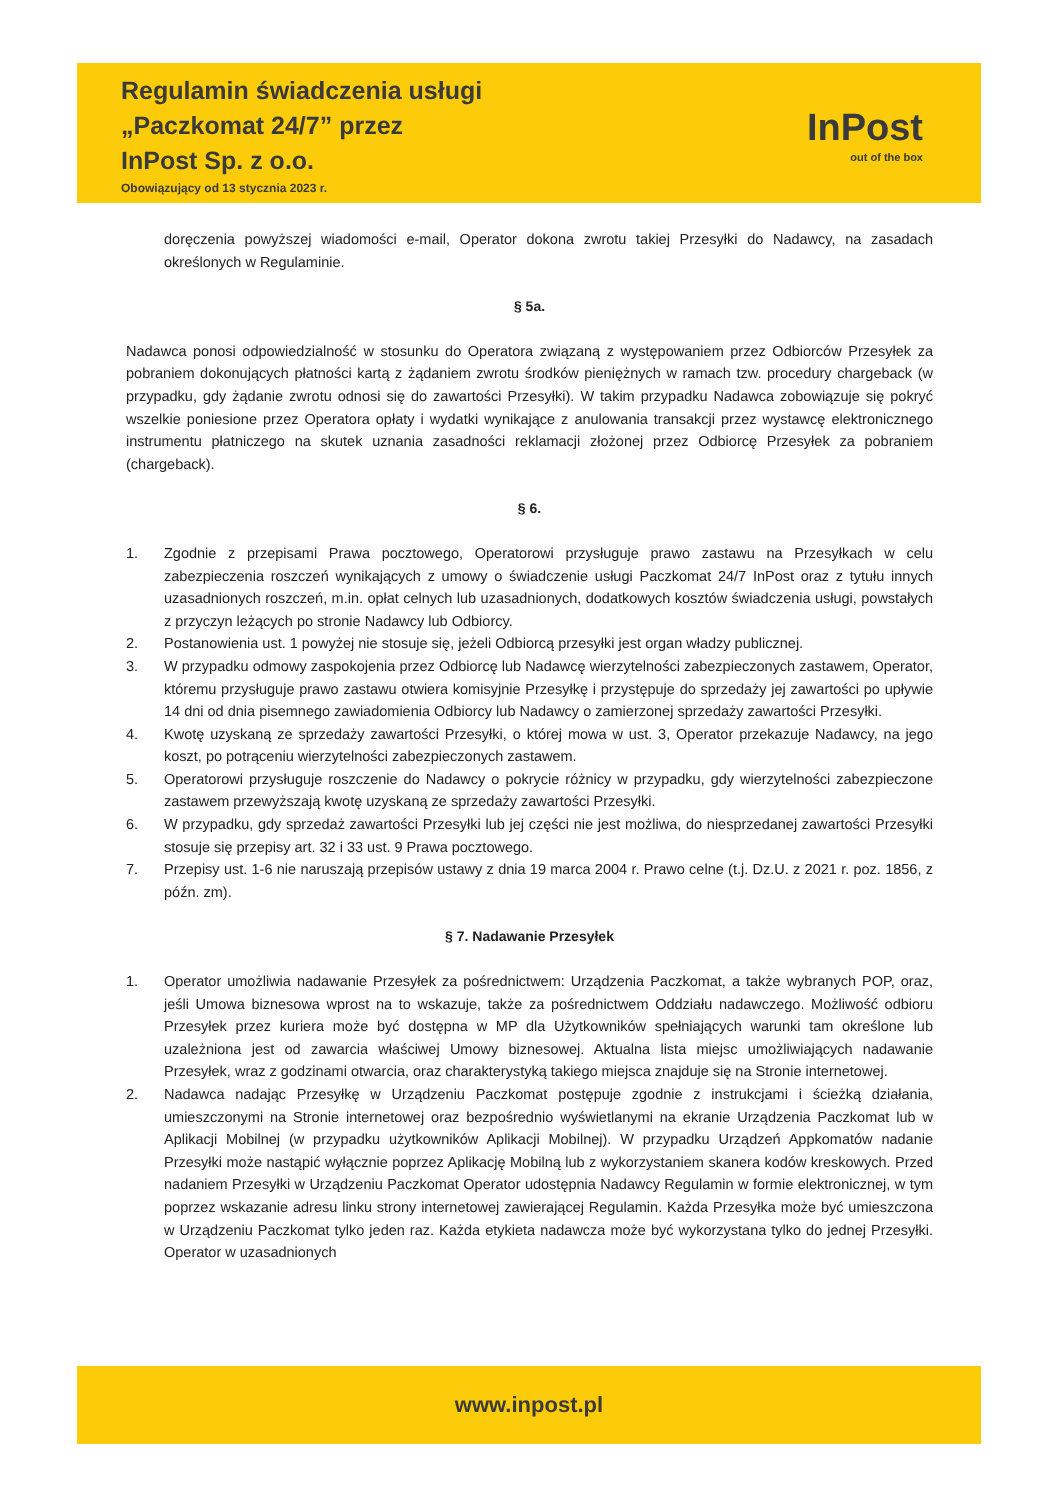Regulamin świadczenia usługi
„Paczkomat 24/7” przez
InPost Sp. z o.o.
Obowiązujący od 13 stycznia 2023 r.
InPost
out of the box
doręczenia powyższej wiadomości e-mail, Operator dokona zwrotu takiej Przesyłki do Nadawcy, na zasadach określonych w Regulaminie.
§ 5a.
Nadawca ponosi odpowiedzialność w stosunku do Operatora związaną z występowaniem przez Odbiorców Przesyłek za pobraniem dokonujących płatności kartą z żądaniem zwrotu środków pieniężnych w ramach tzw. procedury chargeback (w przypadku, gdy żądanie zwrotu odnosi się do zawartości Przesyłki). W takim przypadku Nadawca zobowiązuje się pokryć wszelkie poniesione przez Operatora opłaty i wydatki wynikające z anulowania transakcji przez wystawcę elektronicznego instrumentu płatniczego na skutek uznania zasadności reklamacji złożonej przez Odbiorcę Przesyłek za pobraniem (chargeback).
§ 6.
1. Zgodnie z przepisami Prawa pocztowego, Operatorowi przysługuje prawo zastawu na Przesyłkach w celu zabezpieczenia roszczeń wynikających z umowy o świadczenie usługi Paczkomat 24/7 InPost oraz z tytułu innych uzasadnionych roszczeń, m.in. opłat celnych lub uzasadnionych, dodatkowych kosztów świadczenia usługi, powstałych z przyczyn leżących po stronie Nadawcy lub Odbiorcy.
2. Postanowienia ust. 1 powyżej nie stosuje się, jeżeli Odbiorcą przesyłki jest organ władzy publicznej.
3. W przypadku odmowy zaspokojenia przez Odbiorcę lub Nadawcę wierzytelności zabezpieczonych zastawem, Operator, któremu przysługuje prawo zastawu otwiera komisyjnie Przesyłkę i przystępuje do sprzedaży jej zawartości po upływie 14 dni od dnia pisemnego zawiadomienia Odbiorcy lub Nadawcy o zamierzonej sprzedaży zawartości Przesyłki.
4. Kwotę uzyskaną ze sprzedaży zawartości Przesyłki, o której mowa w ust. 3, Operator przekazuje Nadawcy, na jego koszt, po potrąceniu wierzytelności zabezpieczonych zastawem.
5. Operatorowi przysługuje roszczenie do Nadawcy o pokrycie różnicy w przypadku, gdy wierzytelności zabezpieczone zastawem przewyższają kwotę uzyskaną ze sprzedaży zawartości Przesyłki.
6. W przypadku, gdy sprzedaż zawartości Przesyłki lub jej części nie jest możliwa, do niesprzedanej zawartości Przesyłki stosuje się przepisy art. 32 i 33 ust. 9 Prawa pocztowego.
7. Przepisy ust. 1-6 nie naruszają przepisów ustawy z dnia 19 marca 2004 r. Prawo celne (t.j. Dz.U. z 2021 r. poz. 1856, z późn. zm).
§ 7. Nadawanie Przesyłek
1. Operator umożliwia nadawanie Przesyłek za pośrednictwem: Urządzenia Paczkomat, a także wybranych POP, oraz, jeśli Umowa biznesowa wprost na to wskazuje, także za pośrednictwem Oddziału nadawczego. Możliwość odbioru Przesyłek przez kuriera może być dostępna w MP dla Użytkowników spełniających warunki tam określone lub uzależniona jest od zawarcia właściwej Umowy biznesowej. Aktualna lista miejsc umożliwiających nadawanie Przesyłek, wraz z godzinami otwarcia, oraz charakterystyką takiego miejsca znajduje się na Stronie internetowej.
2. Nadawca nadając Przesyłkę w Urządzeniu Paczkomat postępuje zgodnie z instrukcjami i ścieżką działania, umieszczonymi na Stronie internetowej oraz bezpośrednio wyświetlanymi na ekranie Urządzenia Paczkomat lub w Aplikacji Mobilnej (w przypadku użytkowników Aplikacji Mobilnej). W przypadku Urządzeń Appkomatów nadanie Przesyłki może nastąpić wyłącznie poprzez Aplikację Mobilną lub z wykorzystaniem skanera kodów kreskowych. Przed nadaniem Przesyłki w Urządzeniu Paczkomat Operator udostępnia Nadawcy Regulamin w formie elektronicznej, w tym poprzez wskazanie adresu linku strony internetowej zawierającej Regulamin. Każda Przesyłka może być umieszczona w Urządzeniu Paczkomat tylko jeden raz. Każda etykieta nadawcza może być wykorzystana tylko do jednej Przesyłki. Operator w uzasadnionych
www.inpost.pl